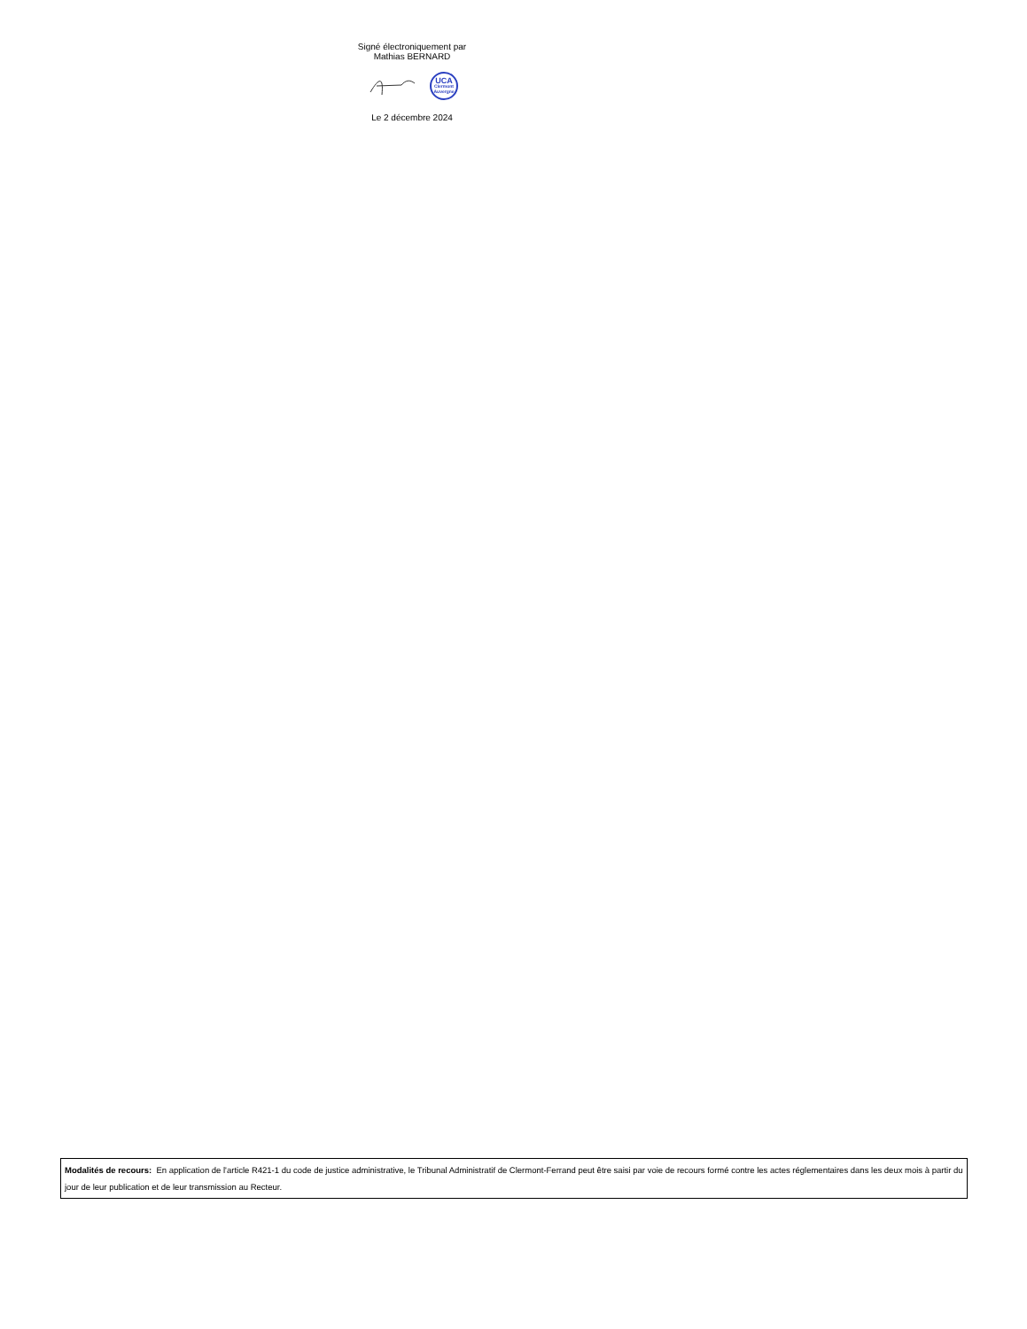Signé électroniquement par
Mathias BERNARD
UCA
Clermont
Auvergne
Le 2 décembre 2024
Modalités de recours: En application de l'article R421-1 du code de justice administrative, le Tribunal Administratif de Clermont-Ferrand peut être saisi par voie de recours formé contre les actes réglementaires dans les deux mois à partir du jour de leur publication et de leur transmission au Recteur.